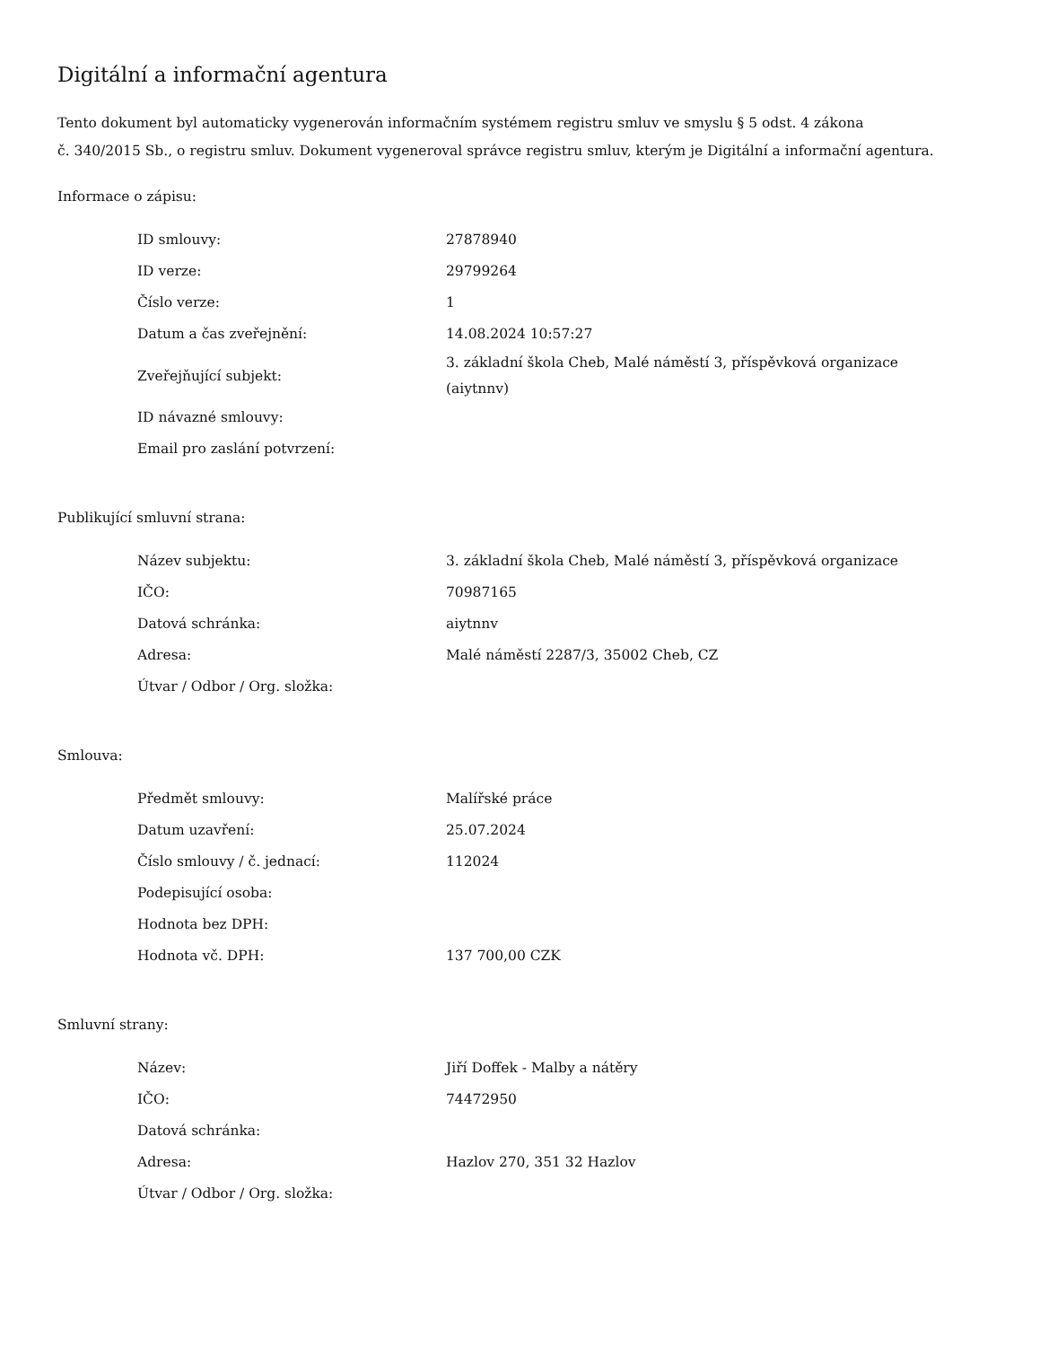Digitální a informační agentura
Tento dokument byl automaticky vygenerován informačním systémem registru smluv ve smyslu § 5 odst. 4 zákona
č. 340/2015 Sb., o registru smluv. Dokument vygeneroval správce registru smluv, kterým je Digitální a informační agentura.
Informace o zápisu:
| ID smlouvy: | 27878940 |
| ID verze: | 29799264 |
| Číslo verze: | 1 |
| Datum a čas zveřejnění: | 14.08.2024 10:57:27 |
| Zveřejňující subjekt: | 3. základní škola Cheb, Malé náměstí 3, příspěvková organizace (aiytnnv) |
| ID návazné smlouvy: | |
| Email pro zaslání potvrzení: | |
Publikující smluvní strana:
| Název subjektu: | 3. základní škola Cheb, Malé náměstí 3, příspěvková organizace |
| IČO: | 70987165 |
| Datová schránka: | aiytnnv |
| Adresa: | Malé náměstí 2287/3, 35002 Cheb, CZ |
| Útvar / Odbor / Org. složka: | |
Smlouva:
| Předmět smlouvy: | Malířské práce |
| Datum uzavření: | 25.07.2024 |
| Číslo smlouvy / č. jednací: | 112024 |
| Podepisující osoba: | |
| Hodnota bez DPH: | |
| Hodnota vč. DPH: | 137 700,00 CZK |
Smluvní strany:
| Název: | Jiří Doffek - Malby a nátěry |
| IČO: | 74472950 |
| Datová schránka: | |
| Adresa: | Hazlov 270, 351 32 Hazlov |
| Útvar / Odbor / Org. složka: | |